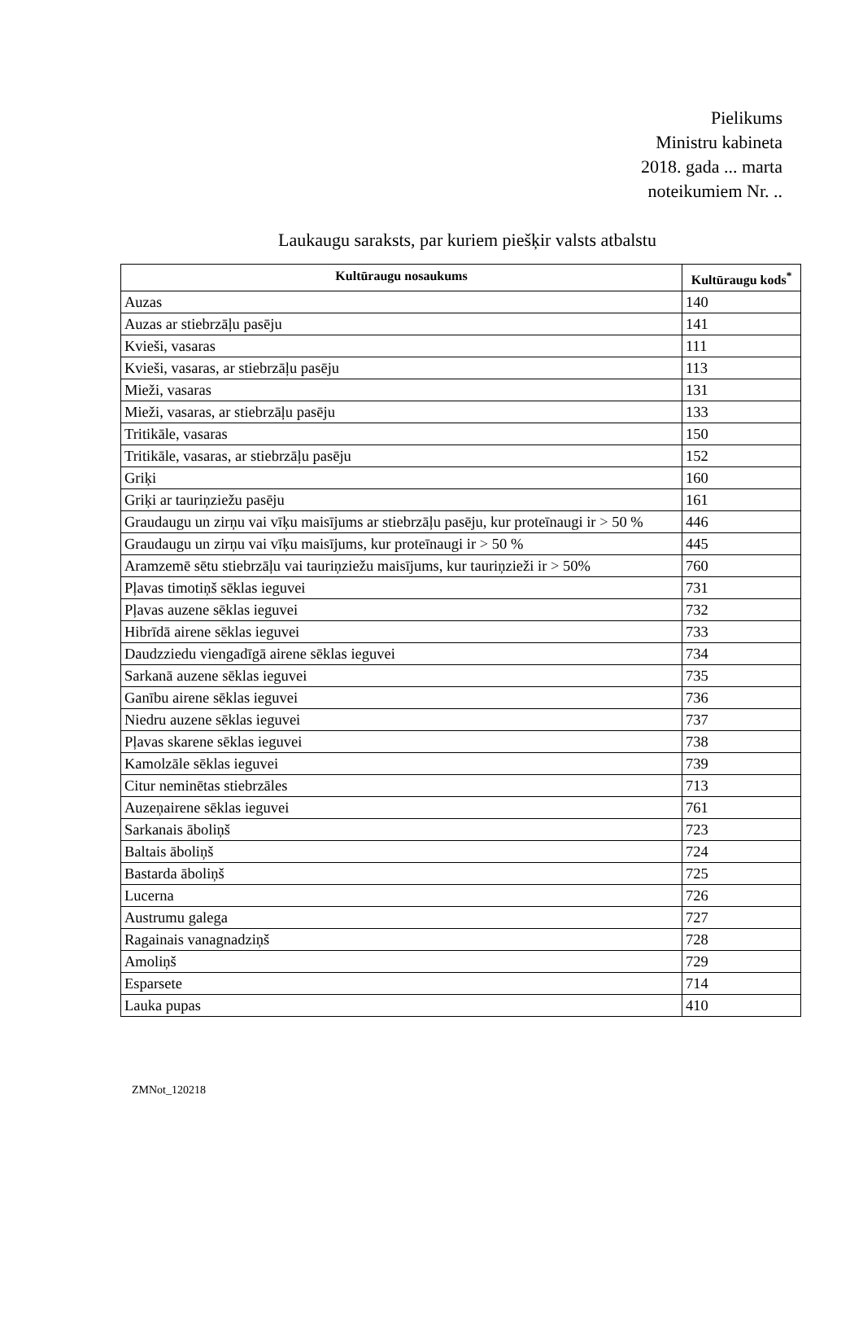Pielikums
Ministru kabineta
2018. gada ... marta
noteikumiem Nr. ..
Laukaugu saraksts, par kuriem piešķir valsts atbalstu
| Kultūraugu nosaukums | Kultūraugu kods<sup>*</sup> |
| --- | --- |
| Auzas | 140 |
| Auzas ar stiebrzāļu pasēju | 141 |
| Kvieši, vasaras | 111 |
| Kvieši, vasaras, ar stiebrzāļu pasēju | 113 |
| Mieži, vasaras | 131 |
| Mieži, vasaras, ar stiebrzāļu pasēju | 133 |
| Tritikāle, vasaras | 150 |
| Tritikāle, vasaras, ar stiebrzāļu pasēju | 152 |
| Griķi | 160 |
| Griķi ar tauriņziežu pasēju | 161 |
| Graudaugu un zirņu vai vīķu maisījums ar stiebrzāļu pasēju, kur proteīnaugi ir > 50 % | 446 |
| Graudaugu un zirņu vai vīķu maisījums, kur proteīnaugi ir > 50 % | 445 |
| Aramzemē sētu stiebrzāļu vai tauriņziežu maisījums, kur tauriņzieži ir > 50% | 760 |
| Pļavas timotiņš sēklas ieguvei | 731 |
| Pļavas auzene sēklas ieguvei | 732 |
| Hibrīdā airene sēklas ieguvei | 733 |
| Daudzziedu viengadīgā airene sēklas ieguvei | 734 |
| Sarkanā auzene sēklas ieguvei | 735 |
| Ganību airene sēklas ieguvei | 736 |
| Niedru auzene sēklas ieguvei | 737 |
| Pļavas skarene sēklas ieguvei | 738 |
| Kamolzāle sēklas ieguvei | 739 |
| Citur neminētas stiebrzāles | 713 |
| Auzeņairene sēklas ieguvei | 761 |
| Sarkanais āboliņš | 723 |
| Baltais āboliņš | 724 |
| Bastarda āboliņš | 725 |
| Lucerna | 726 |
| Austrumu galega | 727 |
| Ragainais vanagnadziņš | 728 |
| Amoliņš | 729 |
| Esparsete | 714 |
| Lauka pupas | 410 |
ZMNot_120218